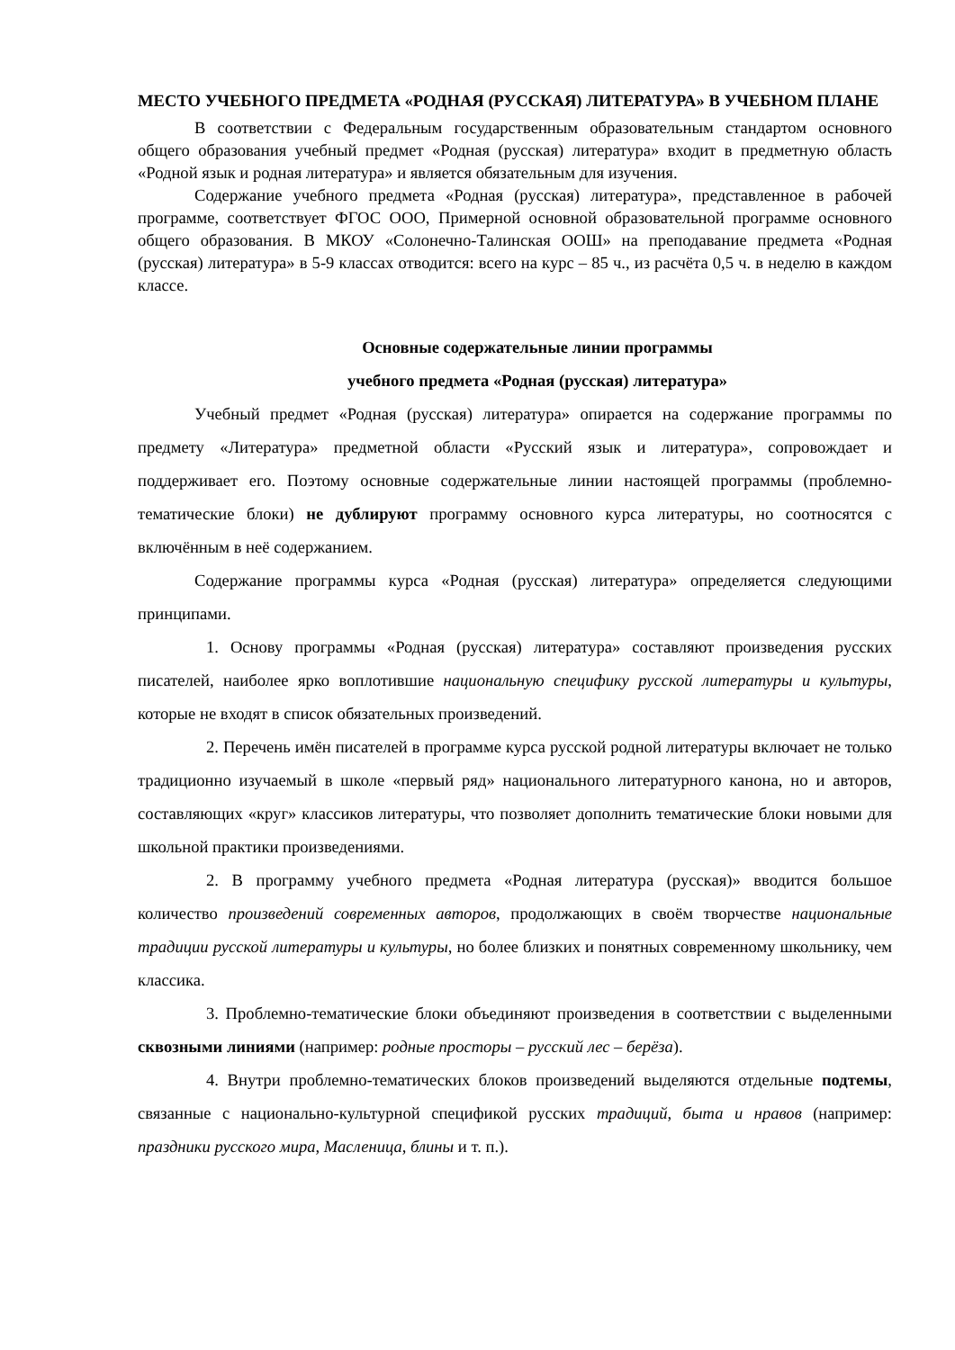МЕСТО УЧЕБНОГО ПРЕДМЕТА «РОДНАЯ (РУССКАЯ) ЛИТЕРАТУРА» В УЧЕБНОМ ПЛАНЕ
В соответствии с Федеральным государственным образовательным стандартом основного общего образования учебный предмет «Родная (русская) литература» входит в предметную область «Родной язык и родная литература» и является обязательным для изучения.
Содержание учебного предмета «Родная (русская) литература», представленное в рабочей программе, соответствует ФГОС ООО, Примерной основной образовательной программе основного общего образования. В МКОУ «Солонечно-Талинская ООШ» на преподавание предмета «Родная (русская) литература» в 5-9 классах отводится: всего на курс – 85 ч., из расчёта 0,5 ч. в неделю в каждом классе.
Основные содержательные линии программы
учебного предмета «Родная (русская) литература»
Учебный предмет «Родная (русская) литература» опирается на содержание программы по предмету «Литература» предметной области «Русский язык и литература», сопровождает и поддерживает его. Поэтому основные содержательные линии настоящей программы (проблемно-тематические блоки) не дублируют программу основного курса литературы, но соотносятся с включённым в неё содержанием.
Содержание программы курса «Родная (русская) литература» определяется следующими принципами.
1. Основу программы «Родная (русская) литература» составляют произведения русских писателей, наиболее ярко воплотившие национальную специфику русской литературы и культуры, которые не входят в список обязательных произведений.
2. Перечень имён писателей в программе курса русской родной литературы включает не только традиционно изучаемый в школе «первый ряд» национального литературного канона, но и авторов, составляющих «круг» классиков литературы, что позволяет дополнить тематические блоки новыми для школьной практики произведениями.
2. В программу учебного предмета «Родная литература (русская)» вводится большое количество произведений современных авторов, продолжающих в своём творчестве национальные традиции русской литературы и культуры, но более близких и понятных современному школьнику, чем классика.
3. Проблемно-тематические блоки объединяют произведения в соответствии с выделенными сквозными линиями (например: родные просторы – русский лес – берёза).
4. Внутри проблемно-тематических блоков произведений выделяются отдельные подтемы, связанные с национально-культурной спецификой русских традиций, быта и нравов (например: праздники русского мира, Масленица, блины и т. п.).